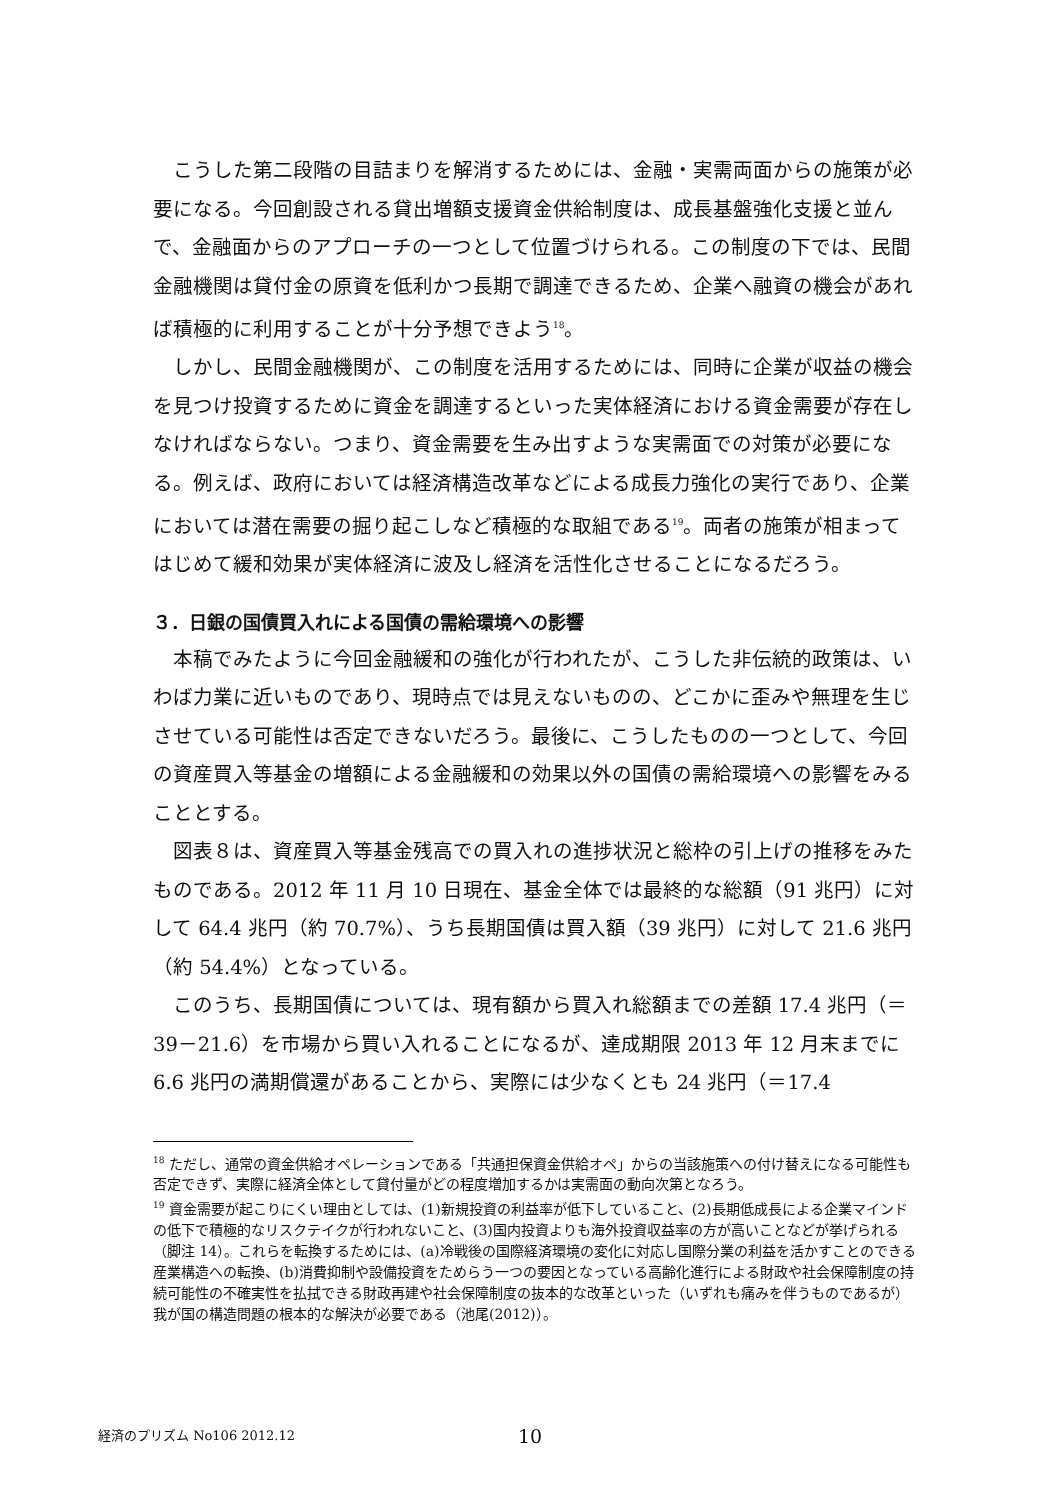こうした第二段階の目詰まりを解消するためには、金融・実需両面からの施策が必要になる。今回創設される貸出増額支援資金供給制度は、成長基盤強化支援と並んで、金融面からのアプローチの一つとして位置づけられる。この制度の下では、民間金融機関は貸付金の原資を低利かつ長期で調達できるため、企業へ融資の機会があれば積極的に利用することが十分予想できよう<sup>18</sup>。
しかし、民間金融機関が、この制度を活用するためには、同時に企業が収益の機会を見つけ投資するために資金を調達するといった実体経済における資金需要が存在しなければならない。つまり、資金需要を生み出すような実需面での対策が必要になる。例えば、政府においては経済構造改革などによる成長力強化の実行であり、企業においては潜在需要の掘り起こしなど積極的な取組である<sup>19</sup>。両者の施策が相まってはじめて緩和効果が実体経済に波及し経済を活性化させることになるだろう。
３．日銀の国債買入れによる国債の需給環境への影響
本稿でみたように今回金融緩和の強化が行われたが、こうした非伝統的政策は、いわば力業に近いものであり、現時点では見えないものの、どこかに歪みや無理を生じさせている可能性は否定できないだろう。最後に、こうしたものの一つとして、今回の資産買入等基金の増額による金融緩和の効果以外の国債の需給環境への影響をみることとする。
図表８は、資産買入等基金残高での買入れの進捗状況と総枠の引上げの推移をみたものである。2012 年 11 月 10 日現在、基金全体では最終的な総額（91 兆円）に対して 64.4 兆円（約 70.7%）、うち長期国債は買入額（39 兆円）に対して 21.6 兆円（約 54.4%）となっている。
このうち、長期国債については、現有額から買入れ総額までの差額 17.4 兆円（＝39－21.6）を市場から買い入れることになるが、達成期限 2013 年 12 月末までに 6.6 兆円の満期償還があることから、実際には少なくとも 24 兆円（＝17.4
<sup>18</sup> ただし、通常の資金供給オペレーションである「共通担保資金供給オペ」からの当該施策への付け替えになる可能性も否定できず、実際に経済全体として貸付量がどの程度増加するかは実需面の動向次第となろう。
<sup>19</sup> 資金需要が起こりにくい理由としては、(1)新規投資の利益率が低下していること、(2)長期低成長による企業マインドの低下で積極的なリスクテイクが行われないこと、(3)国内投資よりも海外投資収益率の方が高いことなどが挙げられる（脚注 14）。これらを転換するためには、(a)冷戦後の国際経済環境の変化に対応し国際分業の利益を活かすことのできる産業構造への転換、(b)消費抑制や設備投資をためらう一つの要因となっている高齢化進行による財政や社会保障制度の持続可能性の不確実性を払拭できる財政再建や社会保障制度の抜本的な改革といった（いずれも痛みを伴うものであるが）我が国の構造問題の根本的な解決が必要である（池尾(2012)）。
経済のプリズム No106 2012.12 10